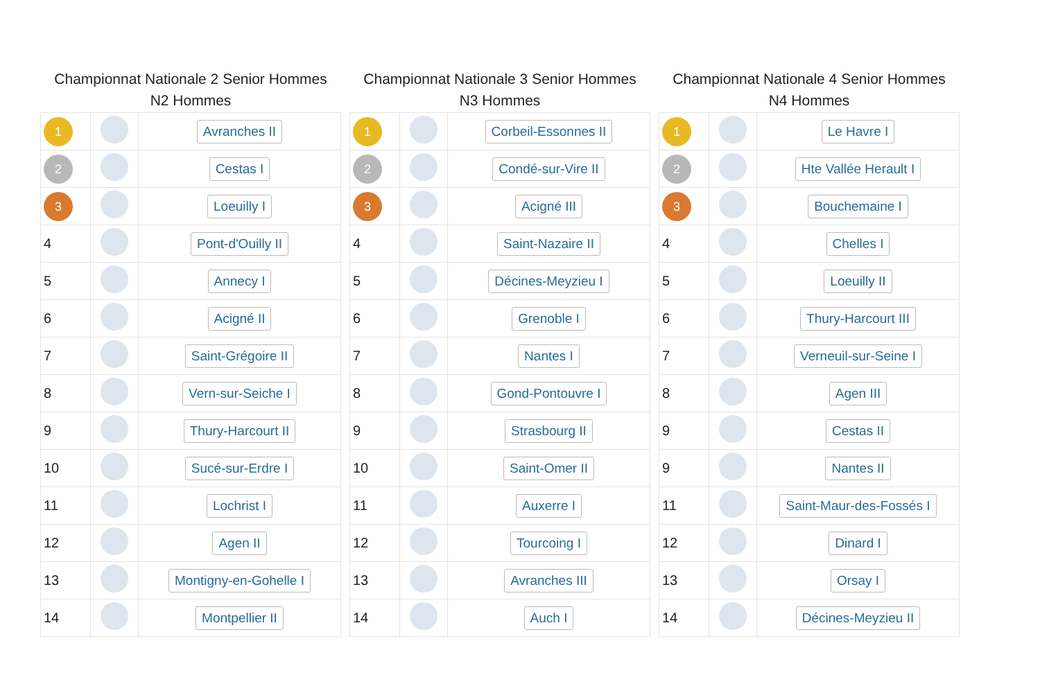Championnat Nationale 2 Senior Hommes
N2 Hommes
| 1 | | Avranches II |
| 2 | | Cestas I |
| 3 | | Loeuilly I |
| 4 | | Pont-d'Ouilly II |
| 5 | | Annecy I |
| 6 | | Acigné II |
| 7 | | Saint-Grégoire II |
| 8 | | Vern-sur-Seiche I |
| 9 | | Thury-Harcourt II |
| 10 | | Sucé-sur-Erdre I |
| 11 | | Lochrist I |
| 12 | | Agen II |
| 13 | | Montigny-en-Gohelle I |
| 14 | | Montpellier II |
Championnat Nationale 3 Senior Hommes
N3 Hommes
| 1 | | Corbeil-Essonnes II |
| 2 | | Condé-sur-Vire II |
| 3 | | Acigné III |
| 4 | | Saint-Nazaire II |
| 5 | | Décines-Meyzieu I |
| 6 | | Grenoble I |
| 7 | | Nantes I |
| 8 | | Gond-Pontouvre I |
| 9 | | Strasbourg II |
| 10 | | Saint-Omer II |
| 11 | | Auxerre I |
| 12 | | Tourcoing I |
| 13 | | Avranches III |
| 14 | | Auch I |
Championnat Nationale 4 Senior Hommes
N4 Hommes
| 1 | | Le Havre I |
| 2 | | Hte Vallée Herault I |
| 3 | | Bouchemaine I |
| 4 | | Chelles I |
| 5 | | Loeuilly II |
| 6 | | Thury-Harcourt III |
| 7 | | Verneuil-sur-Seine I |
| 8 | | Agen III |
| 9 | | Cestas II |
| 9 | | Nantes II |
| 11 | | Saint-Maur-des-Fossés I |
| 12 | | Dinard I |
| 13 | | Orsay I |
| 14 | | Décines-Meyzieu II |